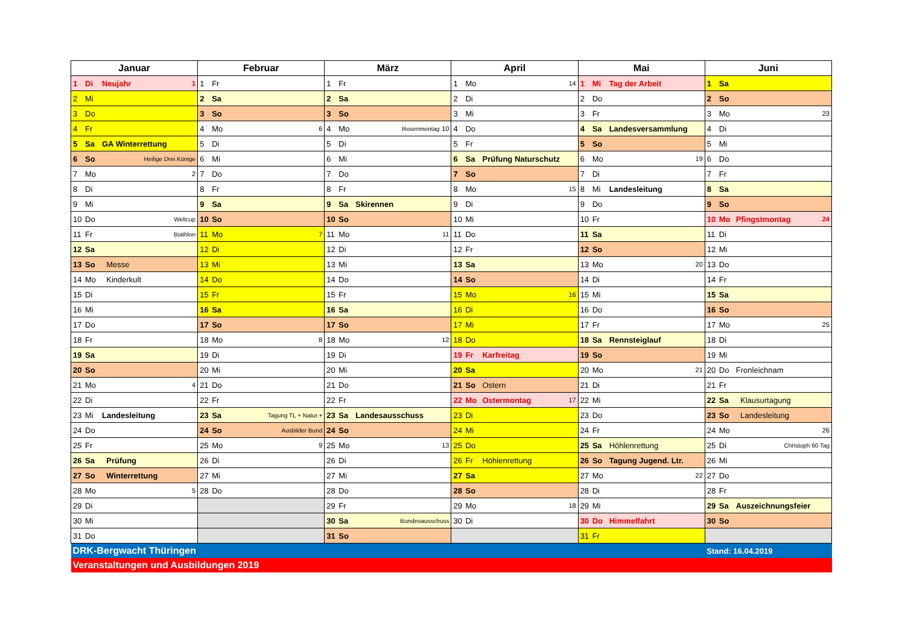| Januar | Februar | März | April | Mai | Juni |
| --- | --- | --- | --- | --- | --- |
| 1 Di Neujahr 1 | 1 Fr | 1 Fr | 1 Mo 14 | 1 Mi Tag der Arbeit | 1 Sa |
| 2 Mi | 2 Sa | 2 Sa | 2 Di | 2 Do | 2 So |
| 3 Do | 3 So | 3 So | 3 Mi | 3 Fr | 3 Mo 23 |
| 4 Fr | 4 Mo 6 | 4 Mo Rosenmontag 10 | 4 Do | 4 Sa Landesversammlung | 4 Di |
| 5 Sa GA Winterrettung | 5 Di | 5 Di | 5 Fr | 5 So | 5 Mi |
| 6 So Heilige Drei Könige | 6 Mi | 6 Mi | 6 Sa Prüfung Naturschutz | 6 Mo 19 | 6 Do |
| 7 Mo 2 | 7 Do | 7 Do | 7 So | 7 Di | 7 Fr |
| 8 Di | 8 Fr | 8 Fr | 8 Mo 15 | 8 Mi Landesleitung | 8 Sa |
| 9 Mi | 9 Sa | 9 Sa Skirennen | 9 Di | 9 Do | 9 So |
| 10 Do Weltcup | 10 So | 10 So | 10 Mi | 10 Fr | 10 Mo Pfingstmontag 24 |
| 11 Fr Biathlon | 11 Mo 7 | 11 Mo 11 | 11 Do | 11 Sa | 11 Di |
| 12 Sa | 12 Di | 12 Di | 12 Fr | 12 So | 12 Mi |
| 13 So Messe | 13 Mi | 13 Mi | 13 Sa | 13 Mo 20 | 13 Do |
| 14 Mo Kinderkult | 14 Do | 14 Do | 14 So | 14 Di | 14 Fr |
| 15 Di | 15 Fr | 15 Fr | 15 Mo 16 | 15 Mi | 15 Sa |
| 16 Mi | 16 Sa | 16 Sa | 16 Di | 16 Do | 16 So |
| 17 Do | 17 So | 17 So | 17 Mi | 17 Fr | 17 Mo 25 |
| 18 Fr | 18 Mo 8 | 18 Mo 12 | 18 Do | 18 Sa Rennsteiglauf | 18 Di |
| 19 Sa | 19 Di | 19 Di | 19 Fr Karfreitag | 19 So | 19 Mi |
| 20 So | 20 Mi | 20 Mi | 20 Sa | 20 Mo 21 | 20 Do Fronleichnam |
| 21 Mo 4 | 21 Do | 21 Do | 21 So Ostern | 21 Di | 21 Fr |
| 22 Di | 22 Fr | 22 Fr | 22 Mo Ostermontag 17 | 22 Mi | 22 Sa Klausurtagung |
| 23 Mi Landesleitung | 23 Sa Tagung TL + Natur.+ | 23 Sa Landesausschuss | 23 Di | 23 Do | 23 So Landesleitung |
| 24 Do | 24 So Ausbilder Bund | 24 So | 24 Mi | 24 Fr | 24 Mo 26 |
| 25 Fr | 25 Mo 9 | 25 Mo 13 | 25 Do | 25 Sa Höhlenrettung | 25 Di Christoph 60 Tag |
| 26 Sa Prüfung | 26 Di | 26 Di | 26 Fr Höhlenrettung | 26 So Tagung Jugend. Ltr. | 26 Mi |
| 27 So Winterrettung | 27 Mi | 27 Mi | 27 Sa | 27 Mo 22 | 27 Do |
| 28 Mo 5 | 28 Do | 28 Do | 28 So | 28 Di | 28 Fr |
| 29 Di | | 29 Fr | 29 Mo 18 | 29 Mi | 29 Sa Auszeichnungsfeier |
| 30 Mi | | 30 Sa Bundesausschuss | 30 Di | 30 Do Himmelfahrt | 30 So |
| 31 Do | | 31 So | | 31 Fr | |
| DRK-Bergwacht Thüringen | | | | | Stand: 16.04.2019 |
| Veranstaltungen und Ausbildungen 2019 | | | | | |